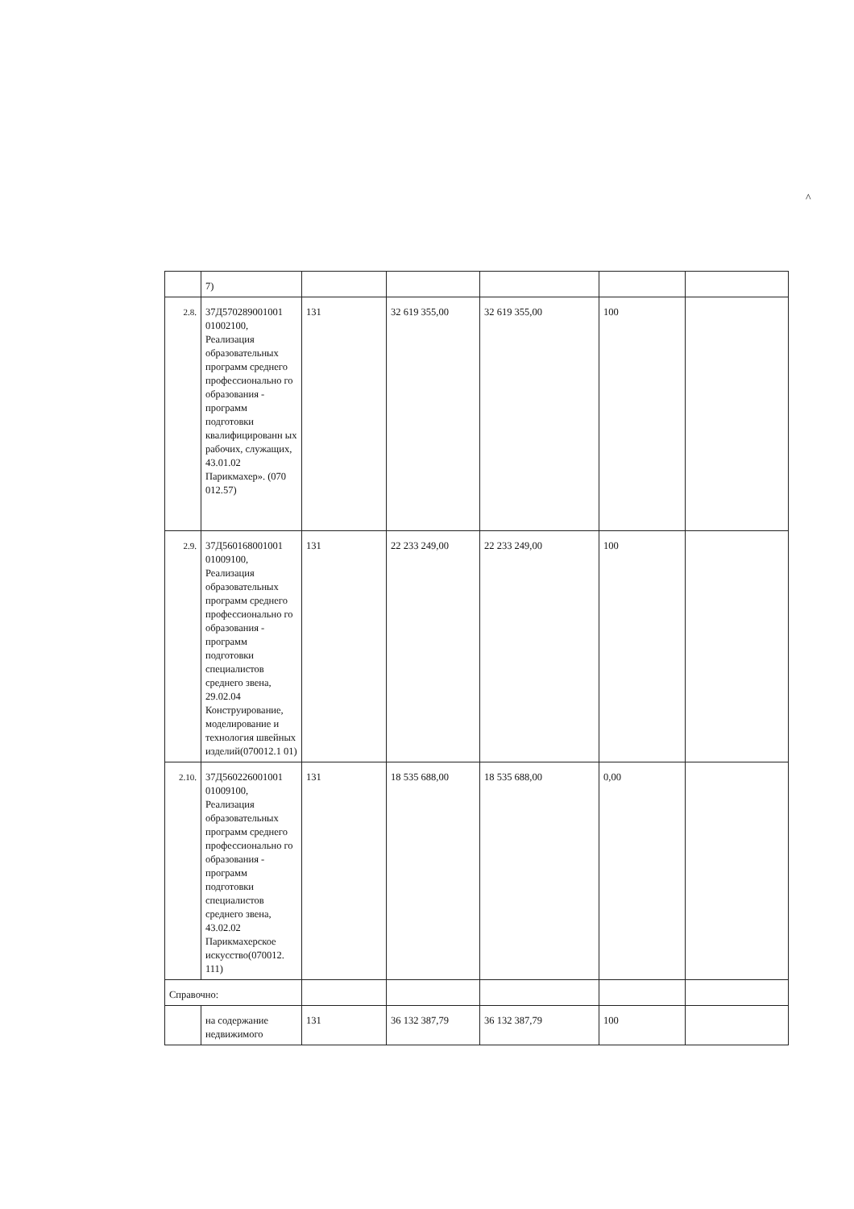^
| | 7) | | | | | |
| 2.8. | 37Д570289001001 01002100, Реализация образовательных программ среднего профессионально го образования - программ подготовки квалифицированн ых рабочих, служащих, 43.01.02 Парикмахер». (070 012.57) | 131 | 32 619 355,00 | 32 619 355,00 | 100 | |
| 2.9. | 37Д560168001001 01009100, Реализация образовательных программ среднего профессионально го образования - программ подготовки специалистов среднего звена, 29.02.04 Конструирование, моделирование и технология швейных изделий(070012.1 01) | 131 | 22 233 249,00 | 22 233 249,00 | 100 | |
| 2.10. | 37Д560226001001 01009100, Реализация образовательных программ среднего профессионально го образования - программ подготовки специалистов среднего звена, 43.02.02 Парикмахерское искусство(070012. 111) | 131 | 18 535 688,00 | 18 535 688,00 | 0,00 | |
| Справочно: | | | | | | |
| | на содержание недвижимого | 131 | 36 132 387,79 | 36 132 387,79 | 100 | |